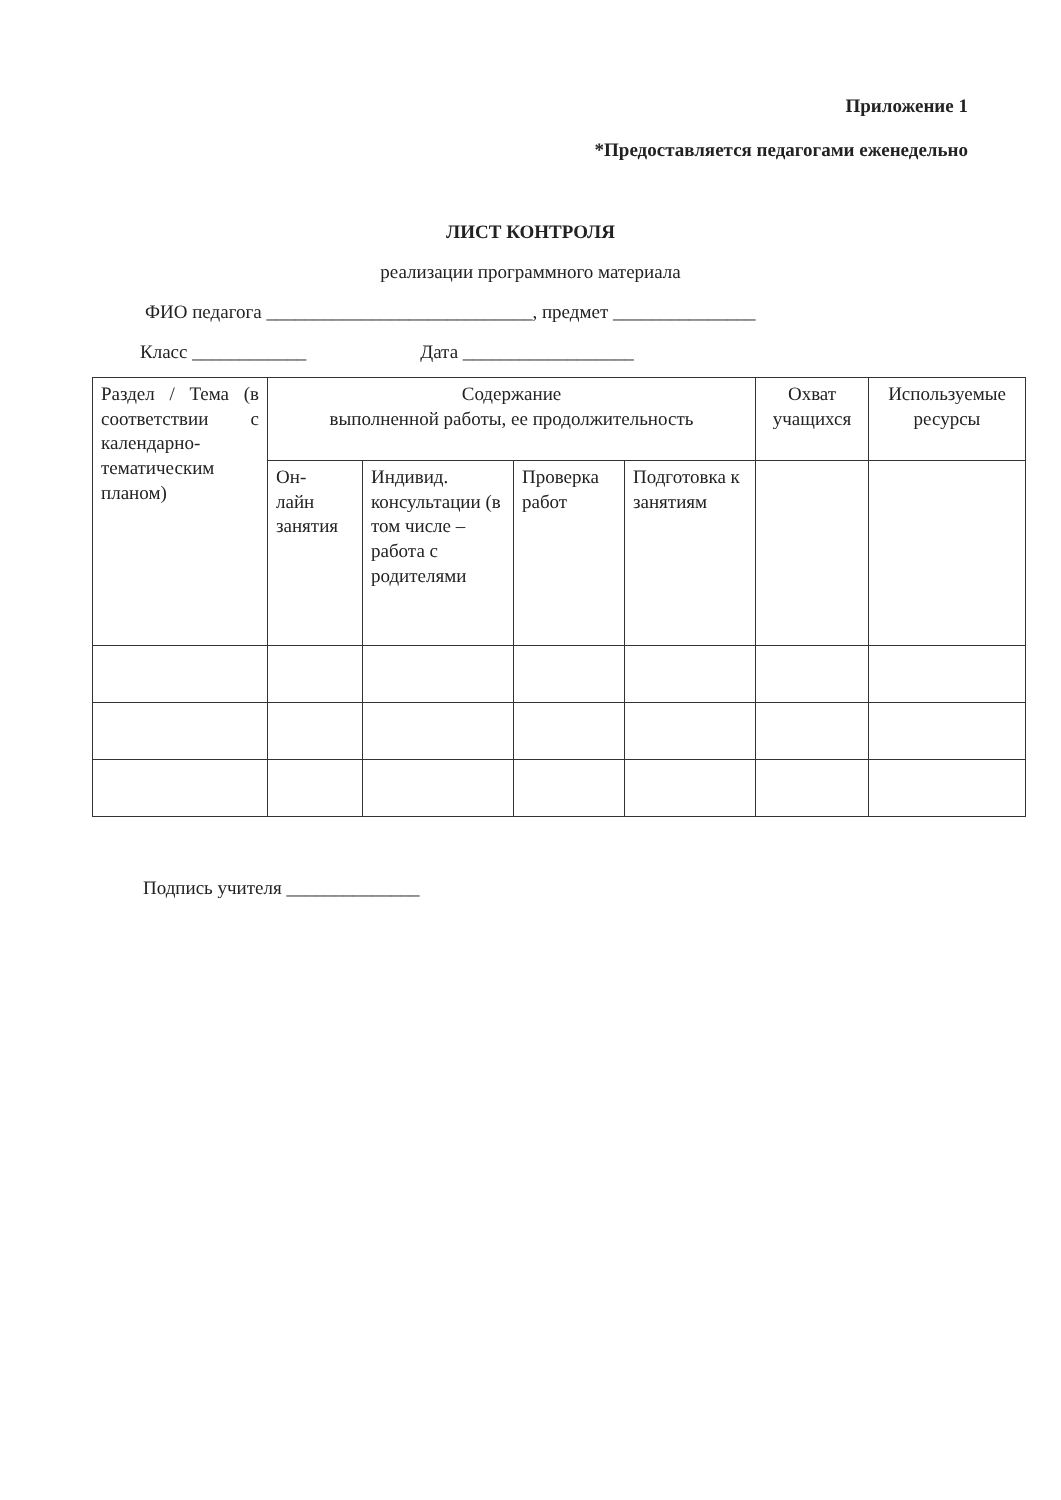Приложение 1
*Предоставляется педагогами еженедельно
ЛИСТ КОНТРОЛЯ
реализации программного материала
ФИО педагога ____________________________, предмет _______________
Класс ____________ Дата __________________
| Раздел / Тема (в соответствии с календарно-тематическим планом) | Содержание выполненной работы, ее продолжительность | | | | Охват учащихся | Используемые ресурсы |
| | Он- лайн занятия | Индивид. консультации (в том числе – работа с родителями | Проверка работ | Подготовка к занятиям | | |
Подпись учителя ______________